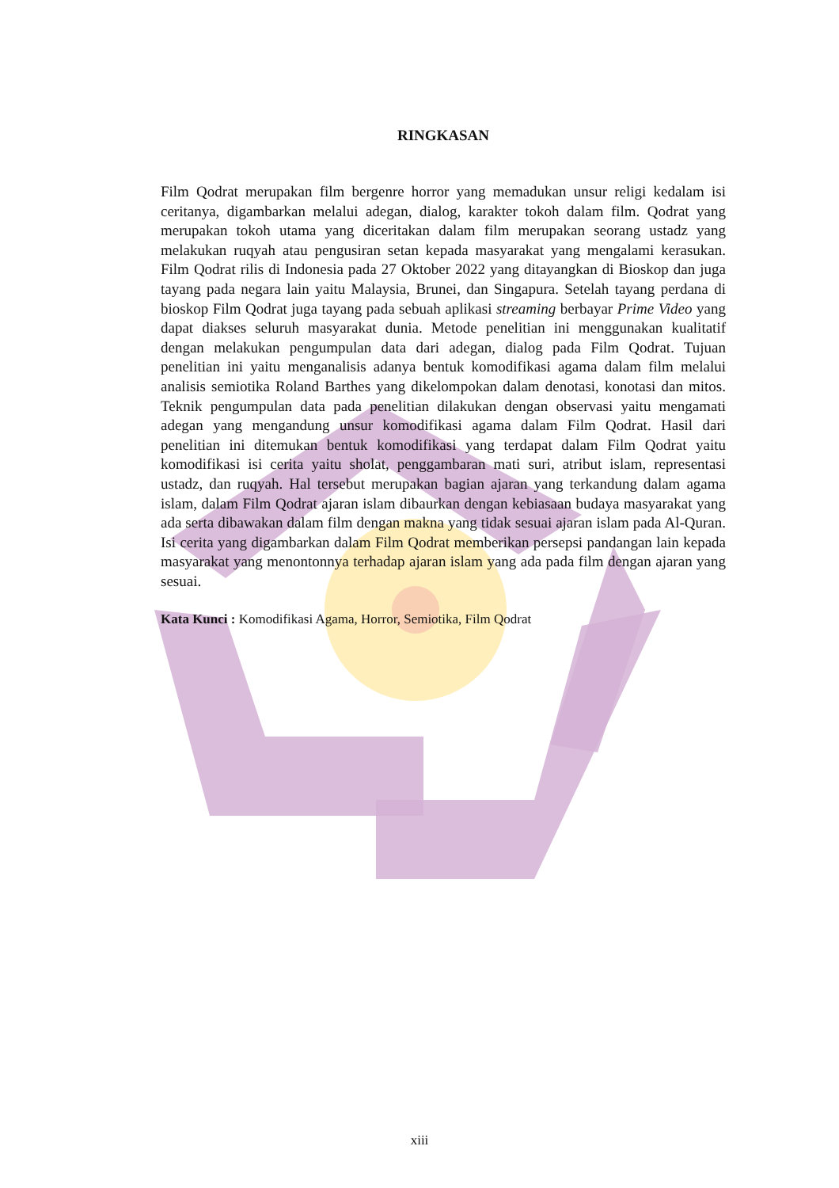RINGKASAN
Film Qodrat merupakan film bergenre horror yang memadukan unsur religi kedalam isi ceritanya, digambarkan melalui adegan, dialog, karakter tokoh dalam film. Qodrat yang merupakan tokoh utama yang diceritakan dalam film merupakan seorang ustadz yang melakukan ruqyah atau pengusiran setan kepada masyarakat yang mengalami kerasukan. Film Qodrat rilis di Indonesia pada 27 Oktober 2022 yang ditayangkan di Bioskop dan juga tayang pada negara lain yaitu Malaysia, Brunei, dan Singapura. Setelah tayang perdana di bioskop Film Qodrat juga tayang pada sebuah aplikasi streaming berbayar Prime Video yang dapat diakses seluruh masyarakat dunia. Metode penelitian ini menggunakan kualitatif dengan melakukan pengumpulan data dari adegan, dialog pada Film Qodrat. Tujuan penelitian ini yaitu menganalisis adanya bentuk komodifikasi agama dalam film melalui analisis semiotika Roland Barthes yang dikelompokan dalam denotasi, konotasi dan mitos. Teknik pengumpulan data pada penelitian dilakukan dengan observasi yaitu mengamati adegan yang mengandung unsur komodifikasi agama dalam Film Qodrat. Hasil dari penelitian ini ditemukan bentuk komodifikasi yang terdapat dalam Film Qodrat yaitu komodifikasi isi cerita yaitu sholat, penggambaran mati suri, atribut islam, representasi ustadz, dan ruqyah. Hal tersebut merupakan bagian ajaran yang terkandung dalam agama islam, dalam Film Qodrat ajaran islam dibaurkan dengan kebiasaan budaya masyarakat yang ada serta dibawakan dalam film dengan makna yang tidak sesuai ajaran islam pada Al-Quran. Isi cerita yang digambarkan dalam Film Qodrat memberikan persepsi pandangan lain kepada masyarakat yang menontonnya terhadap ajaran islam yang ada pada film dengan ajaran yang sesuai.
Kata Kunci : Komodifikasi Agama, Horror, Semiotika, Film Qodrat
xiii